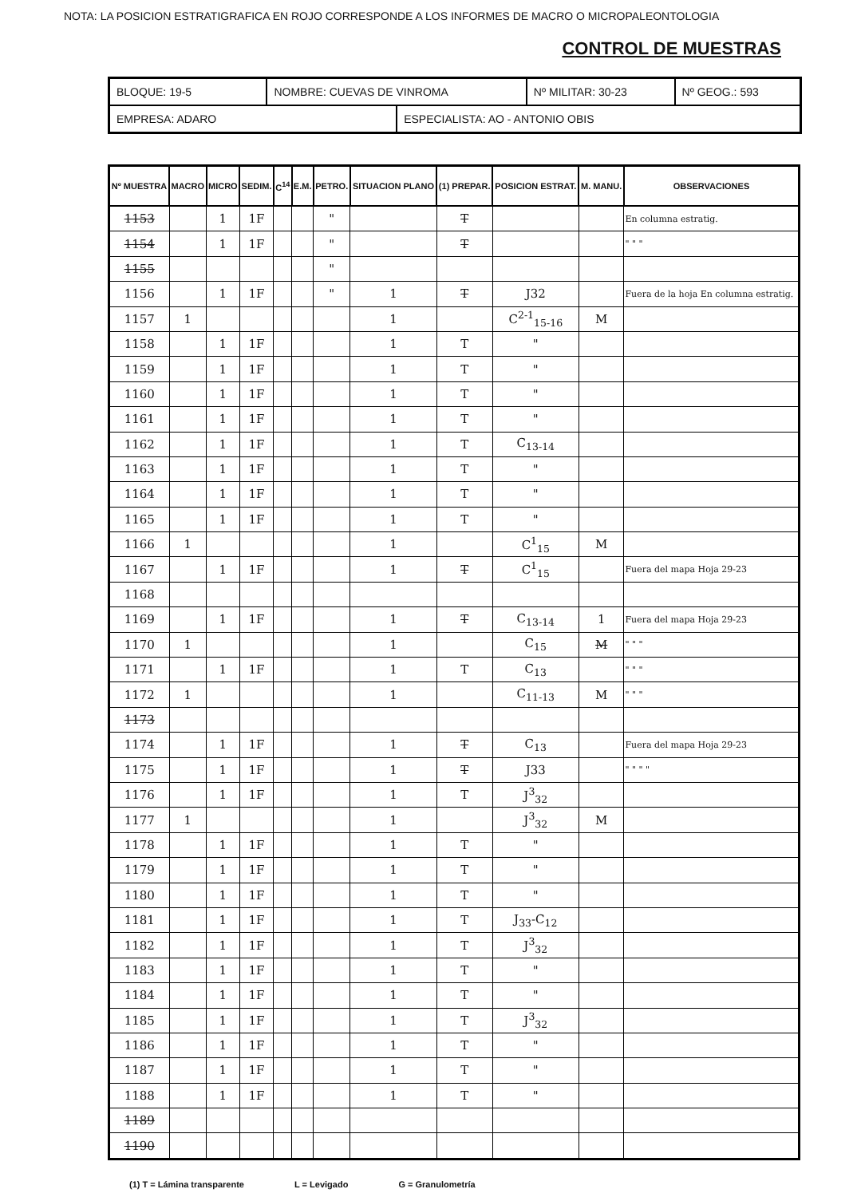NOTA: LA POSICION ESTRATIGRAFICA EN ROJO CORRESPONDE A LOS INFORMES DE MACRO O MICROPALEONTOLOGIA
CONTROL DE MUESTRAS
| BLOQUE: 19-5 | NOMBRE: CUEVAS DE VINROMA | | Nº MILITAR: 30-23 | Nº GEOG.: 593 |
| EMPRESA: ADARO | | ESPECIALISTA: AO - ANTONIO OBIS | | |
| Nº MUESTRA | MACRO | MICRO | SEDIM. | C<sup>14</sup> | E.M. | PETRO. | SITUACION PLANO | (1) PREPAR. | POSICION ESTRAT. | M. MANU. | OBSERVACIONES |
| --- | --- | --- | --- | --- | --- | --- | --- | --- | --- | --- | --- |
| 1153 | | 1 | 1F | | | " | | T | | | En columna estratig. |
| 1154 | | 1 | 1F | | | " | | T | | | " " " |
| 1155 | | | | | | " | | | | | |
| 1156 | | 1 | 1F | | | " | 1 | T | J32 | | Fuera de la hoja En columna estratig. |
| 1157 | 1 | | | | | | 1 | | C<sup>2-1</sup><sub>15-16</sub> | M | |
| 1158 | | 1 | 1F | | | | 1 | T | " | | |
| 1159 | | 1 | 1F | | | | 1 | T | " | | |
| 1160 | | 1 | 1F | | | | 1 | T | " | | |
| 1161 | | 1 | 1F | | | | 1 | T | " | | |
| 1162 | | 1 | 1F | | | | 1 | T | C<sub>13-14</sub> | | |
| 1163 | | 1 | 1F | | | | 1 | T | " | | |
| 1164 | | 1 | 1F | | | | 1 | T | " | | |
| 1165 | | 1 | 1F | | | | 1 | T | " | | |
| 1166 | 1 | | | | | | 1 | | C<sup>1</sup><sub>15</sub> | M | |
| 1167 | | 1 | 1F | | | | 1 | T | C<sup>1</sup><sub>15</sub> | | Fuera del mapa Hoja 29-23 |
| 1168 | | | | | | | | | | | |
| 1169 | | 1 | 1F | | | | 1 | T | C<sub>13-14</sub> | 1 | Fuera del mapa Hoja 29-23 |
| 1170 | 1 | | | | | | 1 | | C<sub>15</sub> | M | " " " |
| 1171 | | 1 | 1F | | | | 1 | T | C<sub>13</sub> | | " " " |
| 1172 | 1 | | | | | | 1 | | C<sub>11-13</sub> | M | " " " |
| 1173 | | | | | | | | | | | |
| 1174 | | 1 | 1F | | | | 1 | T | C<sub>13</sub> | | Fuera del mapa Hoja 29-23 |
| 1175 | | 1 | 1F | | | | 1 | T | J33 | | " " " " |
| 1176 | | 1 | 1F | | | | 1 | T | J<sup>3</sup><sub>32</sub> | | |
| 1177 | 1 | | | | | | 1 | | J<sup>3</sup><sub>32</sub> | M | |
| 1178 | | 1 | 1F | | | | 1 | T | " | | |
| 1179 | | 1 | 1F | | | | 1 | T | " | | |
| 1180 | | 1 | 1F | | | | 1 | T | " | | |
| 1181 | | 1 | 1F | | | | 1 | T | J<sub>33</sub>-C<sub>12</sub> | | |
| 1182 | | 1 | 1F | | | | 1 | T | J<sup>3</sup><sub>32</sub> | | |
| 1183 | | 1 | 1F | | | | 1 | T | " | | |
| 1184 | | 1 | 1F | | | | 1 | T | " | | |
| 1185 | | 1 | 1F | | | | 1 | T | J<sup>3</sup><sub>32</sub> | | |
| 1186 | | 1 | 1F | | | | 1 | T | " | | |
| 1187 | | 1 | 1F | | | | 1 | T | " | | |
| 1188 | | 1 | 1F | | | | 1 | T | " | | |
| 1189 | | | | | | | | | | | |
| 1190 | | | | | | | | | | | |
(1) T = Lámina transparente L = Levigado G = Granulometría